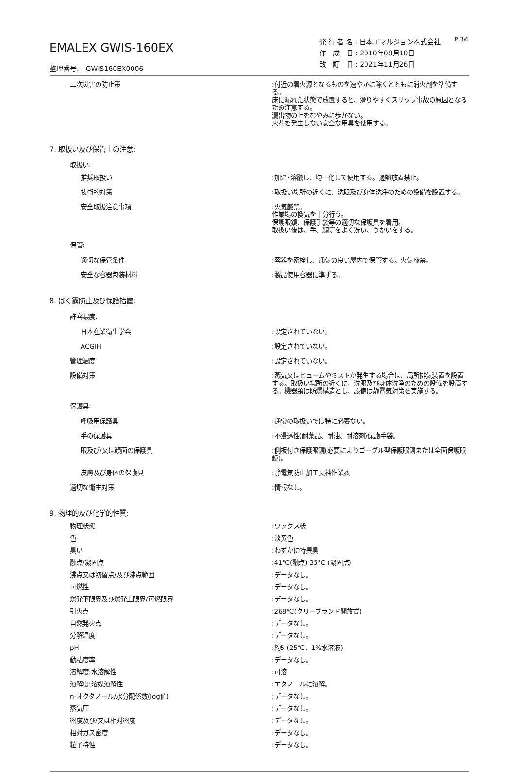EMALEX GWIS-160EX
整理番号:　GWIS160EX0006
発 行 者 名 : 日本エマルジョン株式会社　　<sup>P 3/6</sup>
作　成　日 : 2010年08月10日
改　訂　日 : 2021年11月26日
二次災害の防止策 :付近の着火源となるものを速やかに除くとともに消火剤を準備する。
床に漏れた状態で放置すると、滑りやすくスリップ事故の原因となるため注意する。
漏出物の上をむやみに歩かない。
火花を発生しない安全な用具を使用する。
7. 取扱い及び保管上の注意:
取扱い:
推奨取扱い :加温･溶融し、均一化して使用する。過熱放置禁止。
技術的対策 :取扱い場所の近くに、洗眼及び身体洗浄のための設備を設置する。
安全取扱注意事項 :火気厳禁。
作業場の換気を十分行う。
保護眼鏡、保護手袋等の適切な保護具を着用。
取扱い後は、手、顔等をよく洗い、うがいをする。
保管:
適切な保管条件 :容器を密栓し、通気の良い屋内で保管する。火気厳禁。
安全な容器包装材料 :製品使用容器に準ずる。
8. ばく露防止及び保護措置:
許容濃度:
日本産業衛生学会 :設定されていない。
ACGIH :設定されていない。
管理濃度 :設定されていない。
設備対策 :蒸気又はヒュームやミストが発生する場合は、局所排気装置を設置する。取扱い場所の近くに、洗眼及び身体洗浄のための設備を設置する。機器類は防爆構造とし、設備は静電気対策を実施する。
保護具:
呼吸用保護具 :通常の取扱いでは特に必要ない。
手の保護具 :不浸透性(耐薬品、耐油、耐溶剤)保護手袋。
眼及び/又は顔面の保護具 :側板付き保護眼鏡(必要によりゴーグル型保護眼鏡または全面保護眼鏡)。
皮膚及び身体の保護具 :静電気防止加工長袖作業衣
適切な衛生対策 :情報なし。
9. 物理的及び化学的性質:
物理状態 :ワックス状
色 :淡黄色
臭い :わずかに特異臭
融点/凝固点 :41℃(融点) 35℃ (凝固点)
沸点又は初留点/及び沸点範囲 :データなし。
可燃性 :データなし。
爆発下限界及び爆発上限界/可燃限界 :データなし。
引火点 :268℃(クリーブランド開放式)
自然発火点 :データなし。
分解温度 :データなし。
pH :約5 (25℃、1%水溶液)
動粘度率 :データなし。
溶解度:水溶解性 :可溶
溶解度:溶媒溶解性 :エタノールに溶解。
n-オクタノール/水分配係数(log値) :データなし。
蒸気圧 :データなし。
密度及び/又は相対密度 :データなし。
相対ガス密度 :データなし。
粒子特性 :データなし。